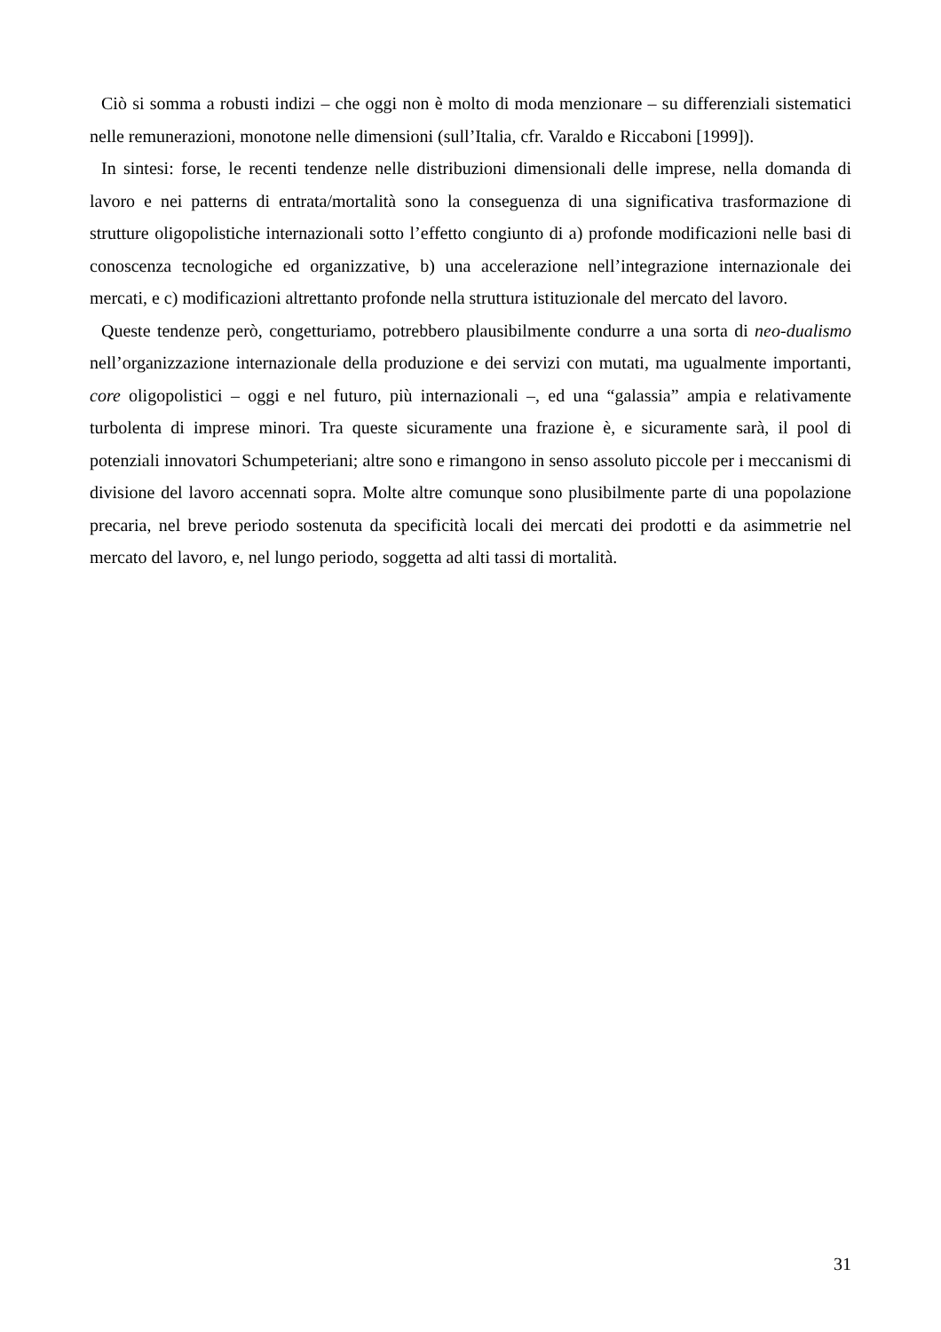Ciò si somma a robusti indizi – che oggi non è molto di moda menzionare – su differenziali sistematici nelle remunerazioni, monotone nelle dimensioni (sull’Italia, cfr. Varaldo e Riccaboni [1999]).
In sintesi: forse, le recenti tendenze nelle distribuzioni dimensionali delle imprese, nella domanda di lavoro e nei patterns di entrata/mortalità sono la conseguenza di una significativa trasformazione di strutture oligopolistiche internazionali sotto l’effetto congiunto di a) profonde modificazioni nelle basi di conoscenza tecnologiche ed organizzative, b) una accelerazione nell’integrazione internazionale dei mercati, e c) modificazioni altrettanto profonde nella struttura istituzionale del mercato del lavoro.
Queste tendenze però, congetturiamo, potrebbero plausibilmente condurre a una sorta di neo-dualismo nell’organizzazione internazionale della produzione e dei servizi con mutati, ma ugualmente importanti, core oligopolistici – oggi e nel futuro, più internazionali –, ed una “galassia” ampia e relativamente turbolenta di imprese minori. Tra queste sicuramente una frazione è, e sicuramente sarà, il pool di potenziali innovatori Schumpeteriani; altre sono e rimangono in senso assoluto piccole per i meccanismi di divisione del lavoro accennati sopra. Molte altre comunque sono plusibilmente parte di una popolazione precaria, nel breve periodo sostenuta da specificità locali dei mercati dei prodotti e da asimmetrie nel mercato del lavoro, e, nel lungo periodo, soggetta ad alti tassi di mortalità.
31